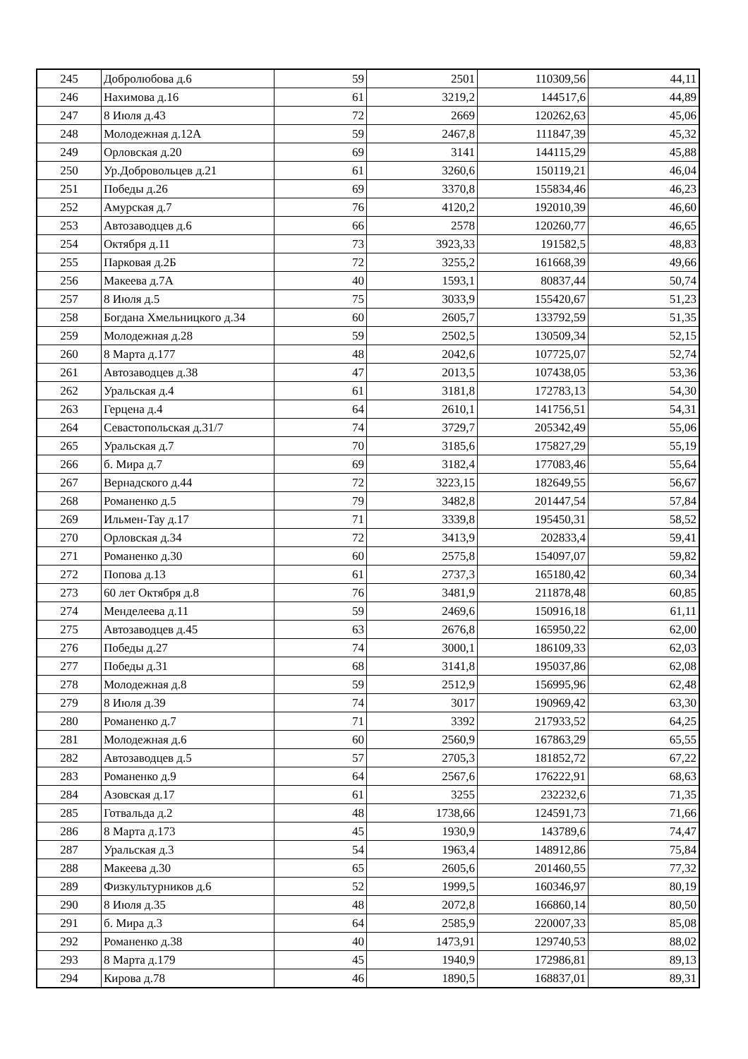| 245 | Добролюбова д.6 | 59 | 2501 | 110309,56 | 44,11 |
| 246 | Нахимова д.16 | 61 | 3219,2 | 144517,6 | 44,89 |
| 247 | 8 Июля д.43 | 72 | 2669 | 120262,63 | 45,06 |
| 248 | Молодежная д.12А | 59 | 2467,8 | 111847,39 | 45,32 |
| 249 | Орловская д.20 | 69 | 3141 | 144115,29 | 45,88 |
| 250 | Ур.Добровольцев д.21 | 61 | 3260,6 | 150119,21 | 46,04 |
| 251 | Победы д.26 | 69 | 3370,8 | 155834,46 | 46,23 |
| 252 | Амурская д.7 | 76 | 4120,2 | 192010,39 | 46,60 |
| 253 | Автозаводцев д.6 | 66 | 2578 | 120260,77 | 46,65 |
| 254 | Октября д.11 | 73 | 3923,33 | 191582,5 | 48,83 |
| 255 | Парковая д.2Б | 72 | 3255,2 | 161668,39 | 49,66 |
| 256 | Макеева д.7А | 40 | 1593,1 | 80837,44 | 50,74 |
| 257 | 8 Июля д.5 | 75 | 3033,9 | 155420,67 | 51,23 |
| 258 | Богдана Хмельницкого д.34 | 60 | 2605,7 | 133792,59 | 51,35 |
| 259 | Молодежная д.28 | 59 | 2502,5 | 130509,34 | 52,15 |
| 260 | 8 Марта д.177 | 48 | 2042,6 | 107725,07 | 52,74 |
| 261 | Автозаводцев д.38 | 47 | 2013,5 | 107438,05 | 53,36 |
| 262 | Уральская д.4 | 61 | 3181,8 | 172783,13 | 54,30 |
| 263 | Герцена д.4 | 64 | 2610,1 | 141756,51 | 54,31 |
| 264 | Севастопольская д.31/7 | 74 | 3729,7 | 205342,49 | 55,06 |
| 265 | Уральская д.7 | 70 | 3185,6 | 175827,29 | 55,19 |
| 266 | б. Мира д.7 | 69 | 3182,4 | 177083,46 | 55,64 |
| 267 | Вернадского д.44 | 72 | 3223,15 | 182649,55 | 56,67 |
| 268 | Романенко д.5 | 79 | 3482,8 | 201447,54 | 57,84 |
| 269 | Ильмен-Тау д.17 | 71 | 3339,8 | 195450,31 | 58,52 |
| 270 | Орловская д.34 | 72 | 3413,9 | 202833,4 | 59,41 |
| 271 | Романенко д.30 | 60 | 2575,8 | 154097,07 | 59,82 |
| 272 | Попова д.13 | 61 | 2737,3 | 165180,42 | 60,34 |
| 273 | 60 лет Октября д.8 | 76 | 3481,9 | 211878,48 | 60,85 |
| 274 | Менделеева д.11 | 59 | 2469,6 | 150916,18 | 61,11 |
| 275 | Автозаводцев д.45 | 63 | 2676,8 | 165950,22 | 62,00 |
| 276 | Победы д.27 | 74 | 3000,1 | 186109,33 | 62,03 |
| 277 | Победы д.31 | 68 | 3141,8 | 195037,86 | 62,08 |
| 278 | Молодежная д.8 | 59 | 2512,9 | 156995,96 | 62,48 |
| 279 | 8 Июля д.39 | 74 | 3017 | 190969,42 | 63,30 |
| 280 | Романенко д.7 | 71 | 3392 | 217933,52 | 64,25 |
| 281 | Молодежная д.6 | 60 | 2560,9 | 167863,29 | 65,55 |
| 282 | Автозаводцев д.5 | 57 | 2705,3 | 181852,72 | 67,22 |
| 283 | Романенко д.9 | 64 | 2567,6 | 176222,91 | 68,63 |
| 284 | Азовская д.17 | 61 | 3255 | 232232,6 | 71,35 |
| 285 | Готвальда д.2 | 48 | 1738,66 | 124591,73 | 71,66 |
| 286 | 8 Марта д.173 | 45 | 1930,9 | 143789,6 | 74,47 |
| 287 | Уральская д.3 | 54 | 1963,4 | 148912,86 | 75,84 |
| 288 | Макеева д.30 | 65 | 2605,6 | 201460,55 | 77,32 |
| 289 | Физкультурников д.6 | 52 | 1999,5 | 160346,97 | 80,19 |
| 290 | 8 Июля д.35 | 48 | 2072,8 | 166860,14 | 80,50 |
| 291 | б. Мира д.3 | 64 | 2585,9 | 220007,33 | 85,08 |
| 292 | Романенко д.38 | 40 | 1473,91 | 129740,53 | 88,02 |
| 293 | 8 Марта д.179 | 45 | 1940,9 | 172986,81 | 89,13 |
| 294 | Кирова д.78 | 46 | 1890,5 | 168837,01 | 89,31 |